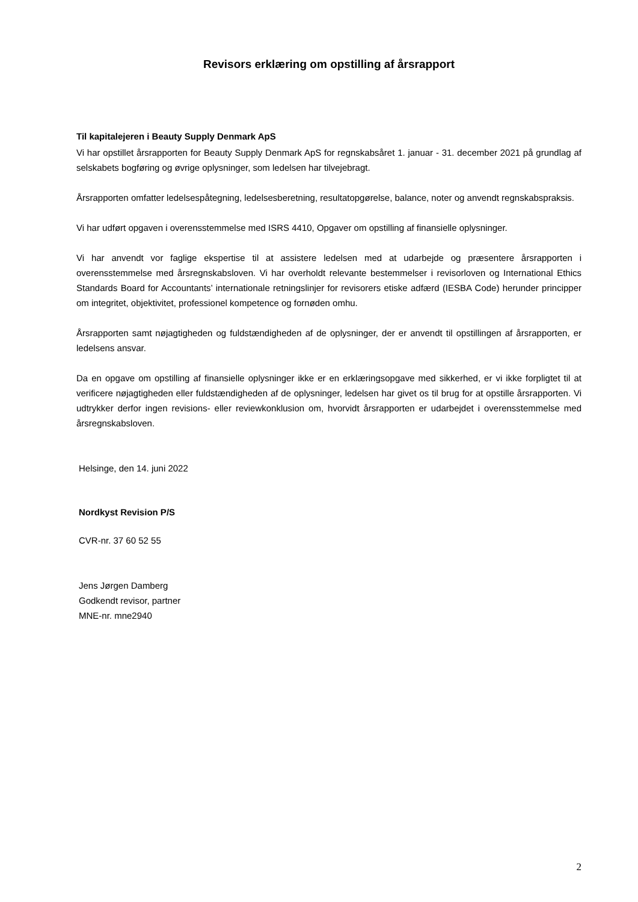Revisors erklæring om opstilling af årsrapport
Til kapitalejeren i Beauty Supply Denmark ApS
Vi har opstillet årsrapporten for Beauty Supply Denmark ApS for regnskabsåret 1. januar - 31. december 2021 på grundlag af selskabets bogføring og øvrige oplysninger, som ledelsen har tilvejebragt.
Årsrapporten omfatter ledelsespåtegning, ledelsesberetning, resultatopgørelse, balance, noter og anvendt regnskabspraksis.
Vi har udført opgaven i overensstemmelse med ISRS 4410, Opgaver om opstilling af finansielle oplysninger.
Vi har anvendt vor faglige ekspertise til at assistere ledelsen med at udarbejde og præsentere årsrapporten i overensstemmelse med årsregnskabsloven. Vi har overholdt relevante bestemmelser i revisorloven og International Ethics Standards Board for Accountants’ internationale retningslinjer for revisorers etiske adfærd (IESBA Code) herunder principper om integritet, objektivitet, professionel kompetence og fornøden omhu.
Årsrapporten samt nøjagtigheden og fuldstændigheden af de oplysninger, der er anvendt til opstillingen af årsrapporten, er ledelsens ansvar.
Da en opgave om opstilling af finansielle oplysninger ikke er en erklæringsopgave med sikkerhed, er vi ikke forpligtet til at verificere nøjagtigheden eller fuldstændigheden af de oplysninger, ledelsen har givet os til brug for at opstille årsrapporten. Vi udtrykker derfor ingen revisions- eller reviewkonklusion om, hvorvidt årsrapporten er udarbejdet i overensstemmelse med årsregnskabsloven.
Helsinge, den 14. juni 2022
Nordkyst Revision P/S
CVR-nr. 37 60 52 55
Jens Jørgen Damberg
Godkendt revisor, partner
MNE-nr. mne2940
2